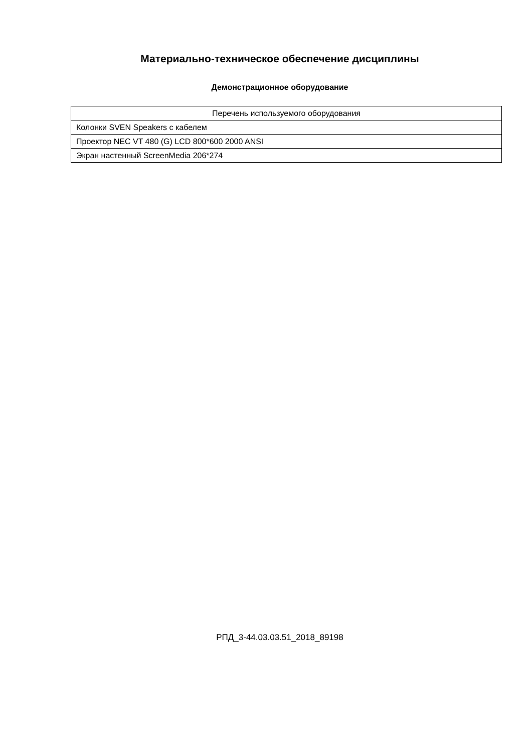Материально-техническое обеспечение дисциплины
Демонстрационное оборудование
| Перечень используемого оборудования |
| --- |
| Колонки SVEN Speakers с кабелем |
| Проектор NEC VT 480 (G) LCD 800*600 2000 ANSI |
| Экран настенный ScreenMedia 206*274 |
РПД_3-44.03.03.51_2018_89198